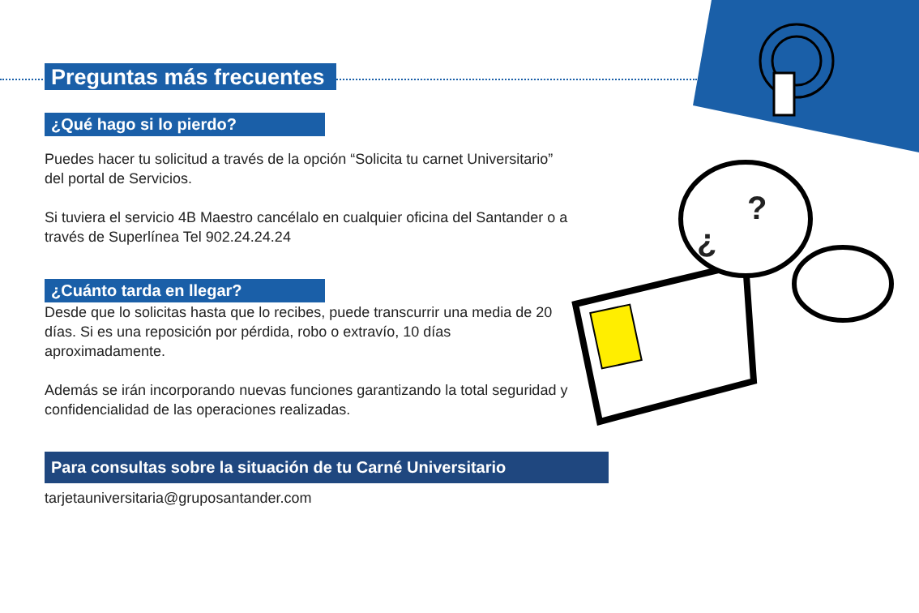?
¿
Preguntas más frecuentes
¿Qué hago si lo pierdo?
Puedes hacer tu solicitud a través de la opción “Solicita tu carnet Universitario” del portal de Servicios.
Si tuviera el servicio 4B Maestro cancélalo en cualquier oficina del Santander o a través de Superlínea Tel 902.24.24.24
¿Cuánto tarda en llegar?
Desde que lo solicitas hasta que lo recibes, puede transcurrir una media de 20 días. Si es una reposición por pérdida, robo o extravío, 10 días aproximadamente.
Además se irán incorporando nuevas funciones garantizando la total seguridad y confidencialidad de las operaciones realizadas.
Para consultas sobre la situación de tu Carné Universitario
tarjetauniversitaria@gruposantander.com